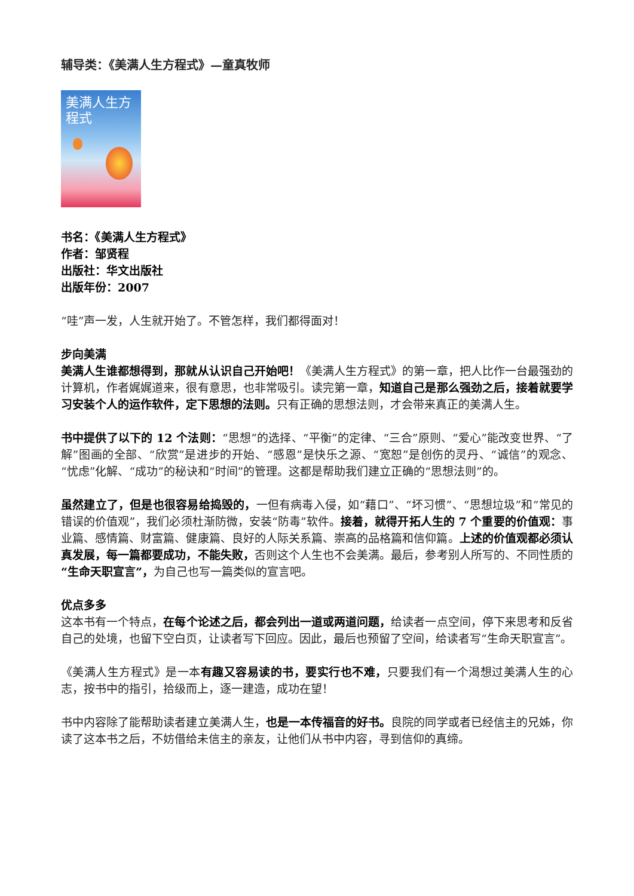辅导类：《美满人生方程式》—童真牧师
美满人生方程式
书名：《美满人生方程式》
作者：邹贤程
出版社：华文出版社
出版年份：2007
“哇”声一发，人生就开始了。不管怎样，我们都得面对！
步向美满
美满人生谁都想得到，那就从认识自己开始吧！《美满人生方程式》的第一章，把人比作一台最强劲的计算机，作者娓娓道来，很有意思，也非常吸引。读完第一章，知道自己是那么强劲之后，接着就要学习安装个人的运作软件，定下思想的法则。只有正确的思想法则，才会带来真正的美满人生。
书中提供了以下的 12 个法则：“思想”的选择、“平衡”的定律、“三合”原则、“爱心”能改变世界、“了解”图画的全部、“欣赏”是进步的开始、“感恩”是快乐之源、“宽恕”是创伤的灵丹、“诚信”的观念、“忧虑”化解、“成功”的秘诀和“时间”的管理。这都是帮助我们建立正确的“思想法则”的。
虽然建立了，但是也很容易给捣毁的，一但有病毒入侵，如“藉口”、“坏习惯”、“思想垃圾”和“常见的错误的价值观”，我们必须杜渐防微，安装“防毒”软件。接着，就得开拓人生的 7 个重要的价值观：事业篇、感情篇、财富篇、健康篇、良好的人际关系篇、崇高的品格篇和信仰篇。上述的价值观都必须认真发展，每一篇都要成功，不能失败，否则这个人生也不会美满。最后，参考别人所写的、不同性质的“生命天职宣言”，为自己也写一篇类似的宣言吧。
优点多多
这本书有一个特点，在每个论述之后，都会列出一道或两道问题，给读者一点空间，停下来思考和反省自己的处境，也留下空白页，让读者写下回应。因此，最后也预留了空间，给读者写“生命天职宣言”。
《美满人生方程式》是一本有趣又容易读的书，要实行也不难，只要我们有一个渴想过美满人生的心志，按书中的指引，拾级而上，逐一建造，成功在望！
书中内容除了能帮助读者建立美满人生，也是一本传福音的好书。良院的同学或者已经信主的兄姊，你读了这本书之后，不妨借给未信主的亲友，让他们从书中内容，寻到信仰的真缔。